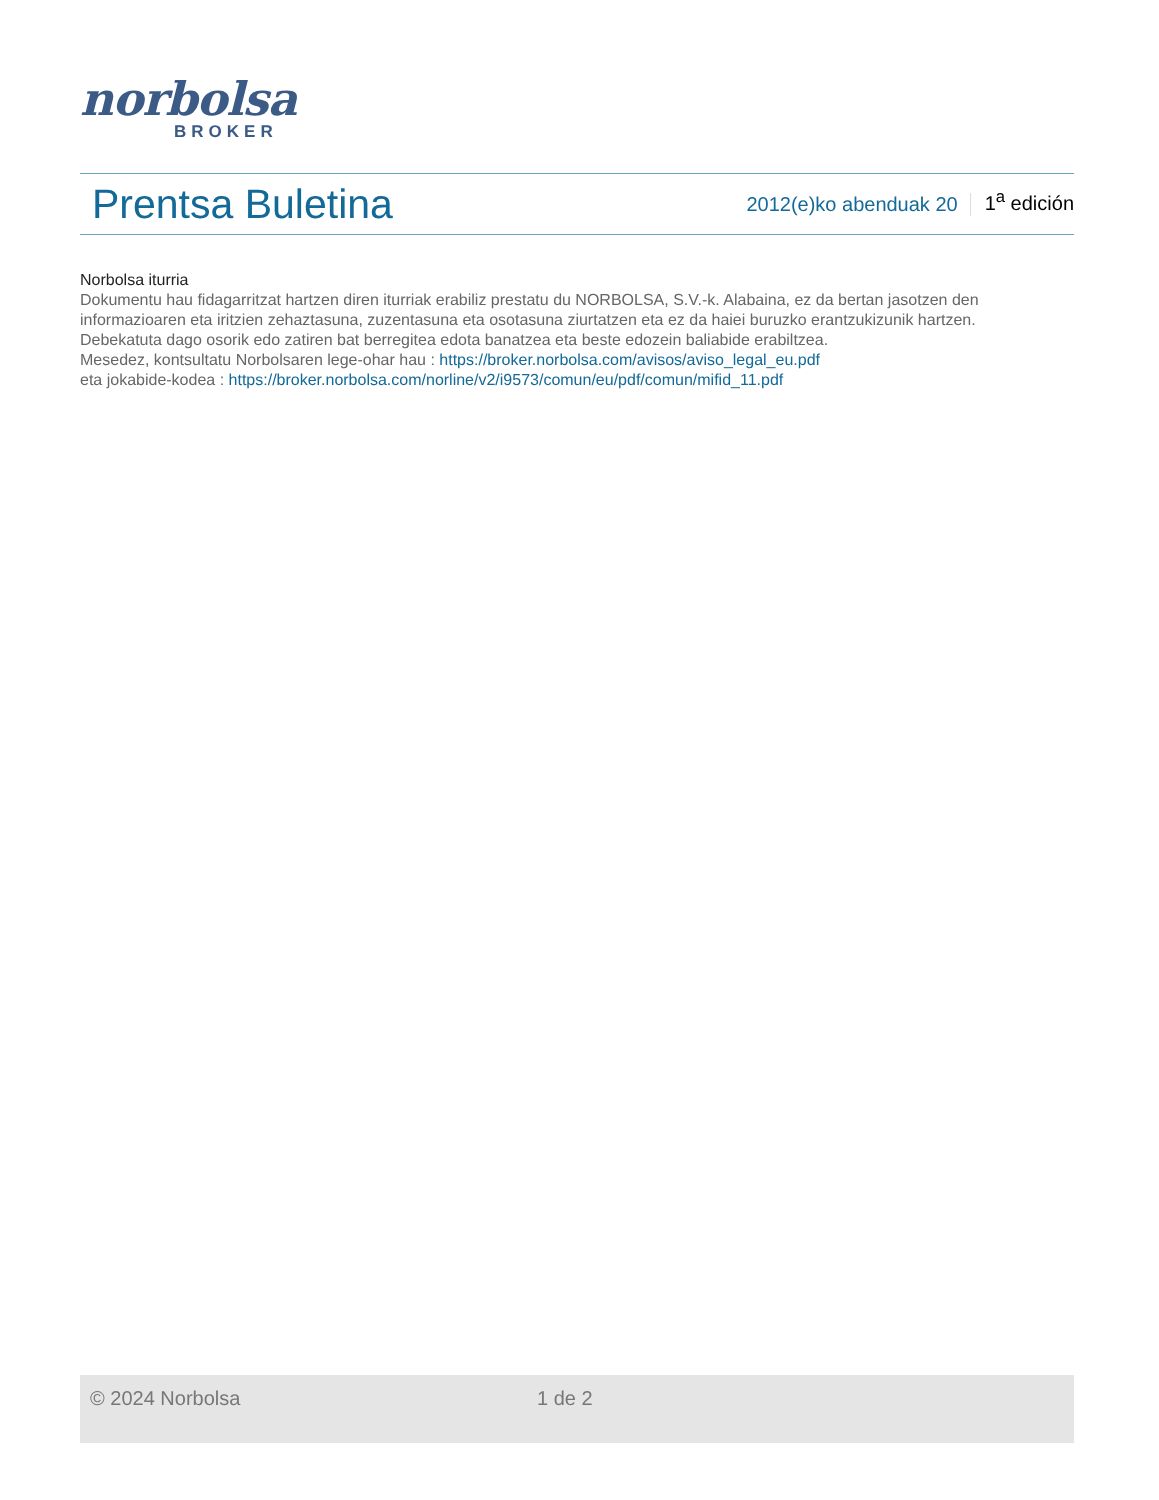norbolsa
BROKER
Prentsa Buletina
2012(e)ko abenduak 20 1<sup>a</sup> edición
Norbolsa iturria
Dokumentu hau fidagarritzat hartzen diren iturriak erabiliz prestatu du NORBOLSA, S.V.-k. Alabaina, ez da bertan jasotzen den informazioaren eta iritzien zehaztasuna, zuzentasuna eta osotasuna ziurtatzen eta ez da haiei buruzko erantzukizunik hartzen.
Debekatuta dago osorik edo zatiren bat berregitea edota banatzea eta beste edozein baliabide erabiltzea.
Mesedez, kontsultatu Norbolsaren lege-ohar hau : https://broker.norbolsa.com/avisos/aviso_legal_eu.pdf
eta jokabide-kodea : https://broker.norbolsa.com/norline/v2/i9573/comun/eu/pdf/comun/mifid_11.pdf
© 2024 Norbolsa 1 de 2